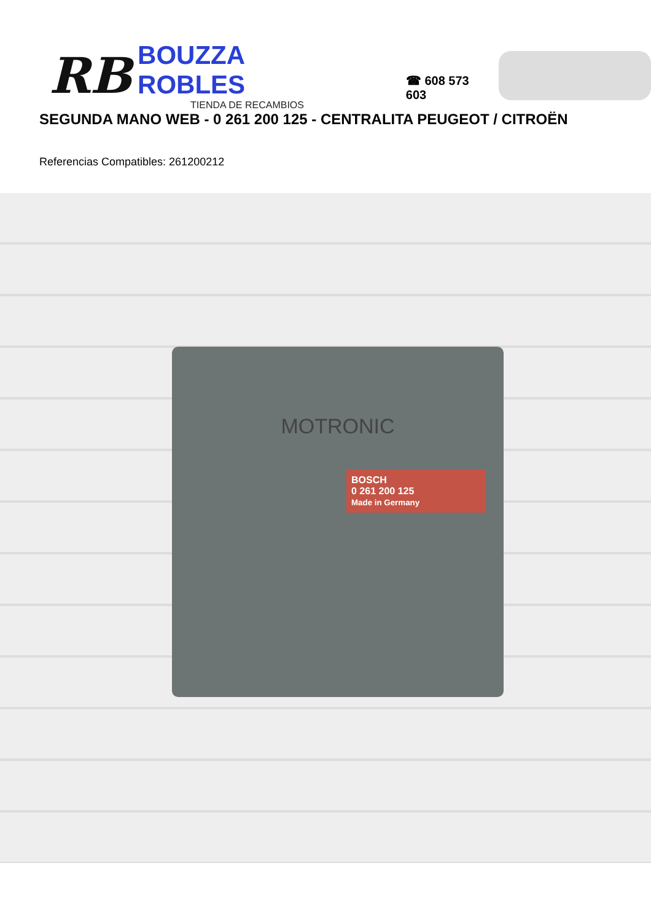RB
BOUZZA ROBLES
TIENDA DE RECAMBIOS
☎ 608 573 603
SEGUNDA MANO WEB - 0 261 200 125 - CENTRALITA PEUGEOT / CITROËN
Referencias Compatibles: 261200212
MOTRONIC
BOSCH
0 261 200 125
Made in Germany